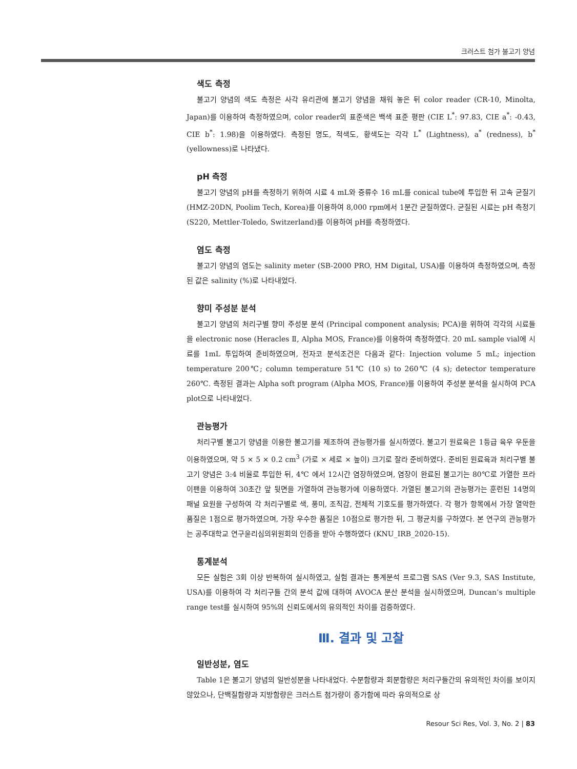크러스트 첨가 불고기 양념
색도 측정
불고기 양념의 색도 측정은 사각 유리관에 불고기 양념을 채워 놓은 뒤 color reader (CR-10, Minolta, Japan)를 이용하여 측정하였으며, color reader의 표준색은 백색 표준 평판 (CIE L<sup>*</sup>: 97.83, CIE a<sup>*</sup>: -0.43, CIE b<sup>*</sup>: 1.98)을 이용하였다. 측정된 명도, 적색도, 황색도는 각각 L<sup>*</sup> (Lightness), a<sup>*</sup> (redness), b<sup>*</sup> (yellowness)로 나타냈다.
pH 측정
불고기 양념의 pH를 측정하기 위하여 시료 4 mL와 증류수 16 mL를 conical tube에 투입한 뒤 고속 균질기 (HMZ-20DN, Poolim Tech, Korea)를 이용하여 8,000 rpm에서 1분간 균질하였다. 균질된 시료는 pH 측정기 (S220, Mettler-Toledo, Switzerland)를 이용하여 pH를 측정하였다.
염도 측정
불고기 양념의 염도는 salinity meter (SB-2000 PRO, HM Digital, USA)를 이용하여 측정하였으며, 측정된 값은 salinity (%)로 나타내었다.
향미 주성분 분석
불고기 양념의 처리구별 향미 주성분 분석 (Principal component analysis; PCA)을 위하여 각각의 시료들을 electronic nose (Heracles Ⅱ, Alpha MOS, France)를 이용하여 측정하였다. 20 mL sample vial에 시료를 1mL 투입하여 준비하였으며, 전자코 분석조건은 다음과 같다: Injection volume 5 mL; injection temperature 200℃; column temperature 51℃ (10 s) to 260℃ (4 s); detector temperature 260℃. 측정된 결과는 Alpha soft program (Alpha MOS, France)를 이용하여 주성분 분석을 실시하여 PCA plot으로 나타내었다.
관능평가
처리구별 불고기 양념을 이용한 불고기를 제조하여 관능평가를 실시하였다. 불고기 원료육은 1등급 육우 우둔을 이용하였으며, 약 5 × 5 × 0.2 cm<sup>3</sup> (가로 × 세로 × 높이) 크기로 잘라 준비하였다. 준비된 원료육과 처리구별 불고기 양념은 3:4 비율로 투입한 뒤, 4℃ 에서 12시간 염장하였으며, 염장이 완료된 불고기는 80℃로 가열한 프라이팬을 이용하여 30초간 앞 뒷면을 가열하여 관능평가에 이용하였다. 가열된 불고기의 관능평가는 훈련된 14명의 패널 요원을 구성하여 각 처리구별로 색, 풍미, 조직감, 전체적 기호도를 평가하였다. 각 평가 항목에서 가장 열악한 품질은 1점으로 평가하였으며, 가장 우수한 품질은 10점으로 평가한 뒤, 그 평균치를 구하였다. 본 연구의 관능평가는 공주대학교 연구윤리심의위원회의 인증을 받아 수행하였다 (KNU_IRB_2020-15).
통계분석
모든 실험은 3회 이상 반복하여 실시하였고, 실험 결과는 통계분석 프로그램 SAS (Ver 9.3, SAS Institute, USA)를 이용하여 각 처리구들 간의 분석 값에 대하여 AVOCA 분산 분석을 실시하였으며, Duncan’s multiple range test를 실시하여 95%의 신뢰도에서의 유의적인 차이를 검증하였다.
Ⅲ. 결과 및 고찰
일반성분, 염도
Table 1은 불고기 양념의 일반성분을 나타내었다. 수분함량과 회분함량은 처리구들간의 유의적인 차이를 보이지 않았으나, 단백질함량과 지방함량은 크러스트 첨가량이 증가함에 따라 유의적으로 상
Resour Sci Res, Vol. 3, No. 2 | 83